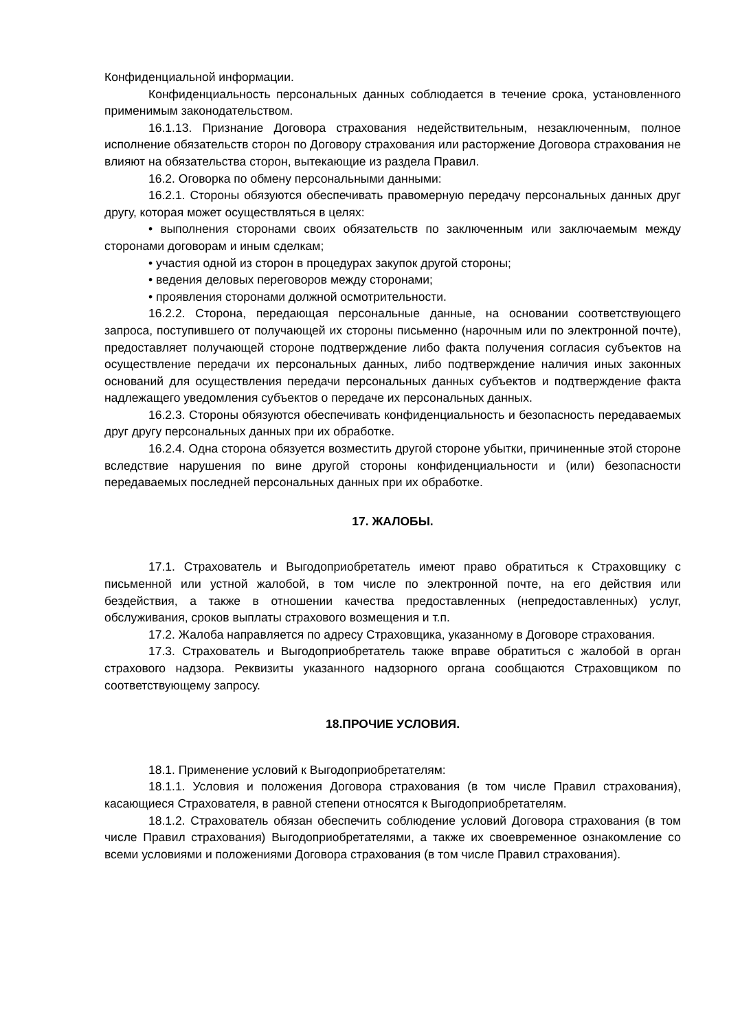Конфиденциальной информации.
Конфиденциальность персональных данных соблюдается в течение срока, установленного применимым законодательством.
16.1.13. Признание Договора страхования недействительным, незаключенным, полное исполнение обязательств сторон по Договору страхования или расторжение Договора страхования не влияют на обязательства сторон, вытекающие из раздела Правил.
16.2. Оговорка по обмену персональными данными:
16.2.1. Стороны обязуются обеспечивать правомерную передачу персональных данных друг другу, которая может осуществляться в целях:
• выполнения сторонами своих обязательств по заключенным или заключаемым между сторонами договорам и иным сделкам;
• участия одной из сторон в процедурах закупок другой стороны;
• ведения деловых переговоров между сторонами;
• проявления сторонами должной осмотрительности.
16.2.2. Сторона, передающая персональные данные, на основании соответствующего запроса, поступившего от получающей их стороны письменно (нарочным или по электронной почте), предоставляет получающей стороне подтверждение либо факта получения согласия субъектов на осуществление передачи их персональных данных, либо подтверждение наличия иных законных оснований для осуществления передачи персональных данных субъектов и подтверждение факта надлежащего уведомления субъектов о передаче их персональных данных.
16.2.3. Стороны обязуются обеспечивать конфиденциальность и безопасность передаваемых друг другу персональных данных при их обработке.
16.2.4. Одна сторона обязуется возместить другой стороне убытки, причиненные этой стороне вследствие нарушения по вине другой стороны конфиденциальности и (или) безопасности передаваемых последней персональных данных при их обработке.
17. ЖАЛОБЫ.
17.1. Страхователь и Выгодоприобретатель имеют право обратиться к Страховщику с письменной или устной жалобой, в том числе по электронной почте, на его действия или бездействия, а также в отношении качества предоставленных (непредоставленных) услуг, обслуживания, сроков выплаты страхового возмещения и т.п.
17.2. Жалоба направляется по адресу Страховщика, указанному в Договоре страхования.
17.3. Страхователь и Выгодоприобретатель также вправе обратиться с жалобой в орган страхового надзора. Реквизиты указанного надзорного органа сообщаются Страховщиком по соответствующему запросу.
18.ПРОЧИЕ УСЛОВИЯ.
18.1. Применение условий к Выгодоприобретателям:
18.1.1. Условия и положения Договора страхования (в том числе Правил страхования), касающиеся Страхователя, в равной степени относятся к Выгодоприобретателям.
18.1.2. Страхователь обязан обеспечить соблюдение условий Договора страхования (в том числе Правил страхования) Выгодоприобретателями, а также их своевременное ознакомление со всеми условиями и положениями Договора страхования (в том числе Правил страхования).